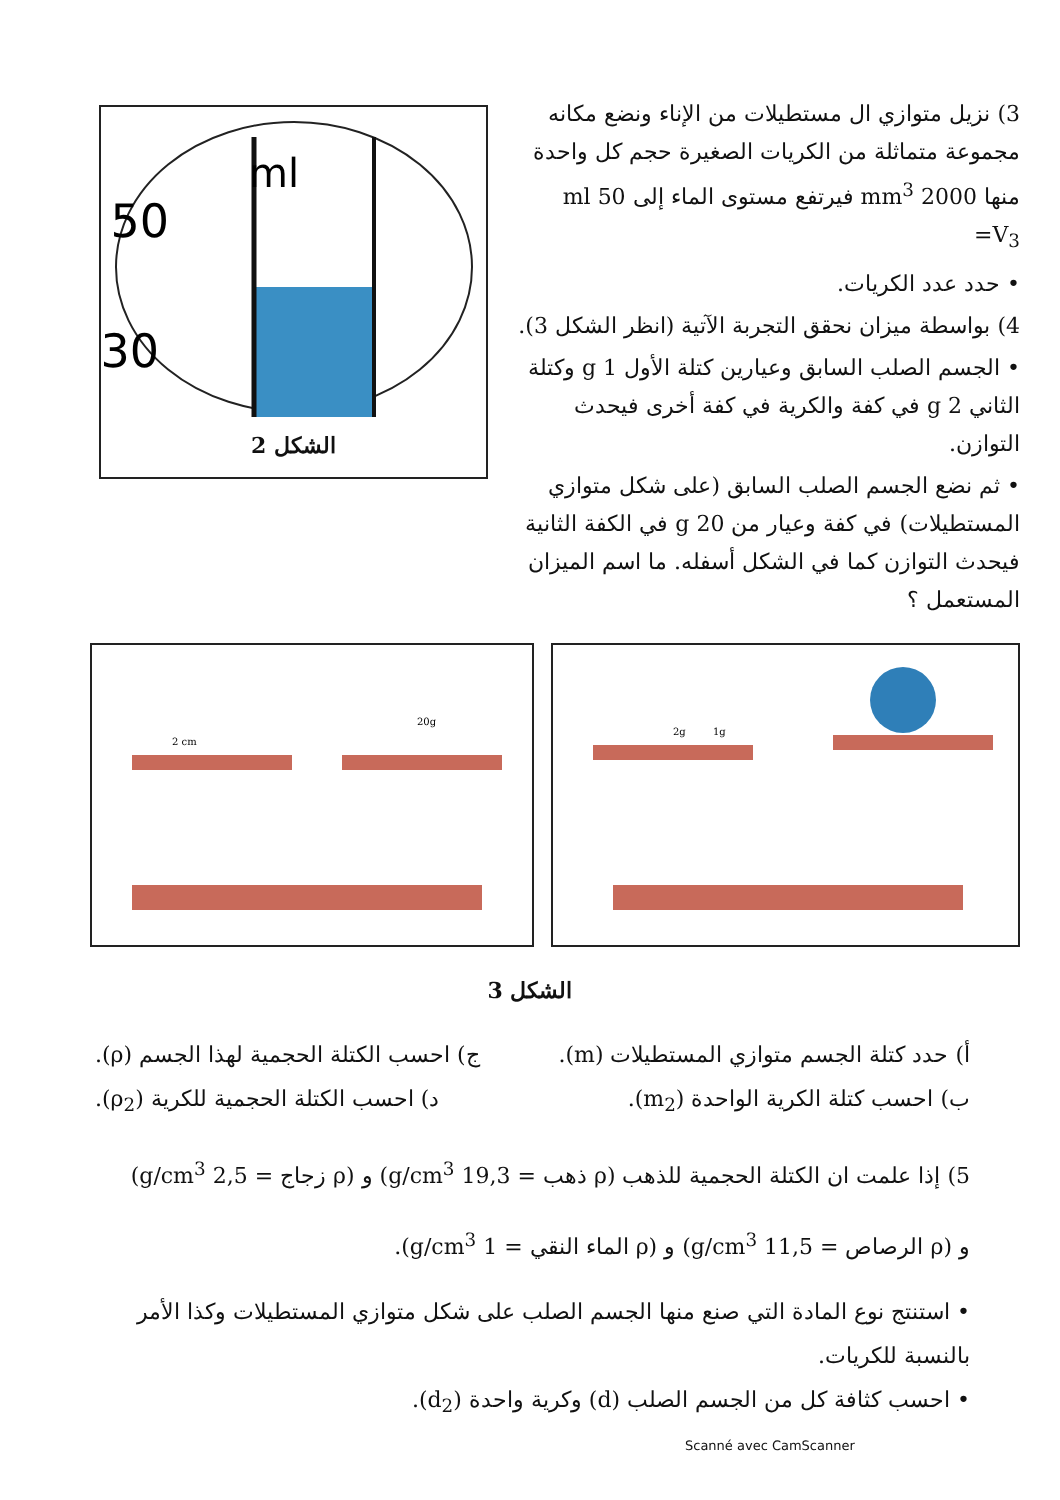3) نزيل متوازي ال مستطيلات من الإناء ونضع مكانه مجموعة متماثلة من الكريات الصغيرة حجم كل واحدة منها 2000 mm<sup>3</sup> فيرتفع مستوى الماء إلى 50 ml
V<sub>3</sub>=
• حدد عدد الكريات.
4) بواسطة ميزان نحقق التجربة الآتية (انظر الشكل 3).
• الجسم الصلب السابق وعيارين كتلة الأول 1 g وكتلة الثاني 2 g في كفة والكرية في كفة أخرى فيحدث التوازن.
• ثم نضع الجسم الصلب السابق (على شكل متوازي المستطيلات) في كفة وعيار من 20 g في الكفة الثانية فيحدث التوازن كما في الشكل أسفله. ما اسم الميزان المستعمل ؟
ml
50
30
الشكل 2
2 cm
20g
2g
1g
الشكل 3
أ) حدد كتلة الجسم متوازي المستطيلات (m). ج) احسب الكتلة الحجمية لهذا الجسم (ρ).
ب) احسب كتلة الكرية الواحدة (m<sub>2</sub>). د) احسب الكتلة الحجمية للكرية (ρ<sub>2</sub>).
5) إذا علمت ان الكتلة الحجمية للذهب (ρ ذهب = 19,3 g/cm<sup>3</sup>) و (ρ زجاج = 2,5 g/cm<sup>3</sup>)
و (ρ الرصاص = 11,5 g/cm<sup>3</sup>) و (ρ الماء النقي = 1 g/cm<sup>3</sup>).
• استنتج نوع المادة التي صنع منها الجسم الصلب على شكل متوازي المستطيلات وكذا الأمر بالنسبة للكريات.
• احسب كثافة كل من الجسم الصلب (d) وكرية واحدة (d<sub>2</sub>).
Scanné avec CamScanner